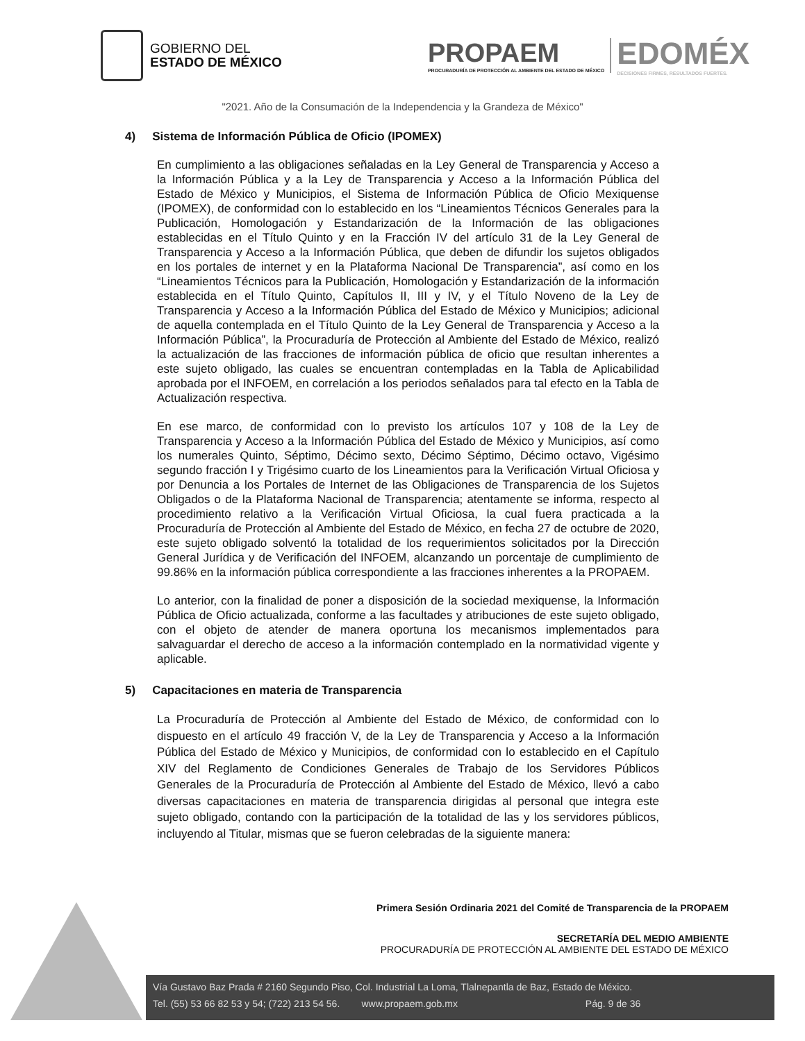GOBIERNO DEL
ESTADO DE MÉXICO
PROPAEM
PROCURADURÍA DE PROTECCIÓN AL AMBIENTE DEL ESTADO DE MÉXICO
EDOMÉX
DECISIONES FIRMES, RESULTADOS FUERTES.
"2021. Año de la Consumación de la Independencia y la Grandeza de México"
4) Sistema de Información Pública de Oficio (IPOMEX)
En cumplimiento a las obligaciones señaladas en la Ley General de Transparencia y Acceso a la Información Pública y a la Ley de Transparencia y Acceso a la Información Pública del Estado de México y Municipios, el Sistema de Información Pública de Oficio Mexiquense (IPOMEX), de conformidad con lo establecido en los “Lineamientos Técnicos Generales para la Publicación, Homologación y Estandarización de la Información de las obligaciones establecidas en el Título Quinto y en la Fracción IV del artículo 31 de la Ley General de Transparencia y Acceso a la Información Pública, que deben de difundir los sujetos obligados en los portales de internet y en la Plataforma Nacional De Transparencia”, así como en los “Lineamientos Técnicos para la Publicación, Homologación y Estandarización de la información establecida en el Título Quinto, Capítulos II, III y IV, y el Título Noveno de la Ley de Transparencia y Acceso a la Información Pública del Estado de México y Municipios; adicional de aquella contemplada en el Título Quinto de la Ley General de Transparencia y Acceso a la Información Pública”, la Procuraduría de Protección al Ambiente del Estado de México, realizó la actualización de las fracciones de información pública de oficio que resultan inherentes a este sujeto obligado, las cuales se encuentran contempladas en la Tabla de Aplicabilidad aprobada por el INFOEM, en correlación a los periodos señalados para tal efecto en la Tabla de Actualización respectiva.
En ese marco, de conformidad con lo previsto los artículos 107 y 108 de la Ley de Transparencia y Acceso a la Información Pública del Estado de México y Municipios, así como los numerales Quinto, Séptimo, Décimo sexto, Décimo Séptimo, Décimo octavo, Vigésimo segundo fracción I y Trigésimo cuarto de los Lineamientos para la Verificación Virtual Oficiosa y por Denuncia a los Portales de Internet de las Obligaciones de Transparencia de los Sujetos Obligados o de la Plataforma Nacional de Transparencia; atentamente se informa, respecto al procedimiento relativo a la Verificación Virtual Oficiosa, la cual fuera practicada a la Procuraduría de Protección al Ambiente del Estado de México, en fecha 27 de octubre de 2020, este sujeto obligado solventó la totalidad de los requerimientos solicitados por la Dirección General Jurídica y de Verificación del INFOEM, alcanzando un porcentaje de cumplimiento de 99.86% en la información pública correspondiente a las fracciones inherentes a la PROPAEM.
Lo anterior, con la finalidad de poner a disposición de la sociedad mexiquense, la Información Pública de Oficio actualizada, conforme a las facultades y atribuciones de este sujeto obligado, con el objeto de atender de manera oportuna los mecanismos implementados para salvaguardar el derecho de acceso a la información contemplado en la normatividad vigente y aplicable.
5) Capacitaciones en materia de Transparencia
La Procuraduría de Protección al Ambiente del Estado de México, de conformidad con lo dispuesto en el artículo 49 fracción V, de la Ley de Transparencia y Acceso a la Información Pública del Estado de México y Municipios, de conformidad con lo establecido en el Capítulo XIV del Reglamento de Condiciones Generales de Trabajo de los Servidores Públicos Generales de la Procuraduría de Protección al Ambiente del Estado de México, llevó a cabo diversas capacitaciones en materia de transparencia dirigidas al personal que integra este sujeto obligado, contando con la participación de la totalidad de las y los servidores públicos, incluyendo al Titular, mismas que se fueron celebradas de la siguiente manera:
Primera Sesión Ordinaria 2021 del Comité de Transparencia de la PROPAEM
SECRETARÍA DEL MEDIO AMBIENTE
PROCURADURÍA DE PROTECCIÓN AL AMBIENTE DEL ESTADO DE MÉXICO
Vía Gustavo Baz Prada # 2160 Segundo Piso, Col. Industrial La Loma, Tlalnepantla de Baz, Estado de México.
Tel. (55) 53 66 82 53 y 54; (722) 213 54 56. www.propaem.gob.mx Pág. 9 de 36